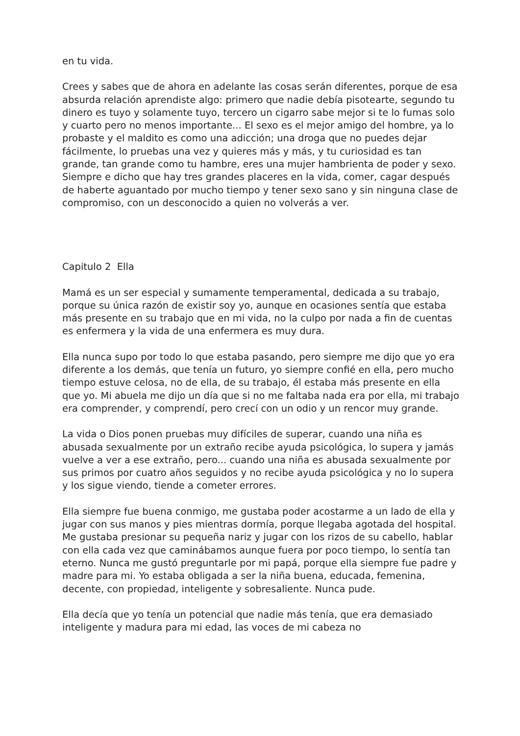en tu vida.
Crees y sabes que de ahora en adelante las cosas serán diferentes, porque de esa absurda relación aprendiste algo: primero que nadie debía pisotearte, segundo tu dinero es tuyo y solamente tuyo, tercero un cigarro sabe mejor si te lo fumas solo y cuarto pero no menos importante... El sexo es el mejor amigo del hombre, ya lo probaste y el maldito es como una adicción; una droga que no puedes dejar fácilmente, lo pruebas una vez y quieres más y más, y tu curiosidad es tan grande, tan grande como tu hambre, eres una mujer hambrienta de poder y sexo. Siempre e dicho que hay tres grandes placeres en la vida, comer, cagar después de haberte aguantado por mucho tiempo y tener sexo sano y sin ninguna clase de compromiso, con un desconocido a quien no volverás a ver.
Capitulo 2 Ella
Mamá es un ser especial y sumamente temperamental, dedicada a su trabajo, porque su única razón de existir soy yo, aunque en ocasiones sentía que estaba más presente en su trabajo que en mi vida, no la culpo por nada a fin de cuentas es enfermera y la vida de una enfermera es muy dura.
Ella nunca supo por todo lo que estaba pasando, pero siempre me dijo que yo era diferente a los demás, que tenía un futuro, yo siempre confié en ella, pero mucho tiempo estuve celosa, no de ella, de su trabajo, él estaba más presente en ella que yo. Mi abuela me dijo un día que si no me faltaba nada era por ella, mi trabajo era comprender, y comprendí, pero crecí con un odio y un rencor muy grande.
La vida o Dios ponen pruebas muy difíciles de superar, cuando una niña es abusada sexualmente por un extraño recibe ayuda psicológica, lo supera y jamás vuelve a ver a ese extraño, pero... cuando una niña es abusada sexualmente por sus primos por cuatro años seguidos y no recibe ayuda psicológica y no lo supera y los sigue viendo, tiende a cometer errores.
Ella siempre fue buena conmigo, me gustaba poder acostarme a un lado de ella y jugar con sus manos y pies mientras dormía, porque llegaba agotada del hospital. Me gustaba presionar su pequeña nariz y jugar con los rizos de su cabello, hablar con ella cada vez que caminábamos aunque fuera por poco tiempo, lo sentía tan eterno. Nunca me gustó preguntarle por mi papá, porque ella siempre fue padre y madre para mi. Yo estaba obligada a ser la niña buena, educada, femenina, decente, con propiedad, inteligente y sobresaliente. Nunca pude.
Ella decía que yo tenía un potencial que nadie más tenía, que era demasiado inteligente y madura para mi edad, las voces de mi cabeza no